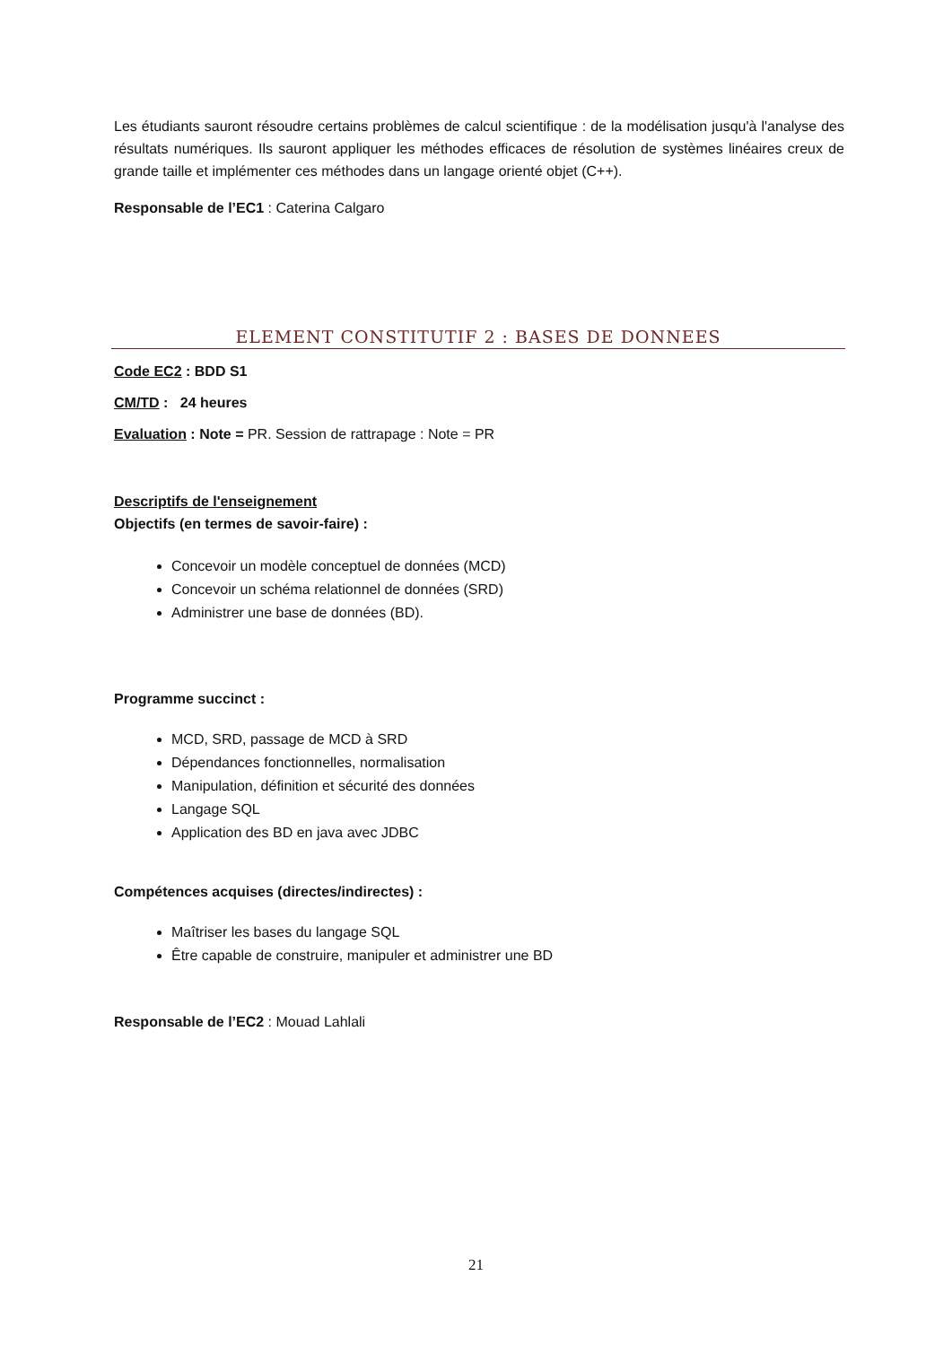Les étudiants sauront résoudre certains problèmes de calcul scientifique : de la modélisation jusqu'à l'analyse des résultats numériques. Ils sauront appliquer les méthodes efficaces de résolution de systèmes linéaires creux de grande taille et implémenter ces méthodes dans un langage orienté objet (C++).
Responsable de l’EC1 : Caterina Calgaro
ELEMENT CONSTITUTIF 2 : BASES DE DONNEES
Code EC2 : BDD S1
CM/TD : 24 heures
Evaluation : Note = PR. Session de rattrapage : Note = PR
Descriptifs de l'enseignement
Objectifs (en termes de savoir-faire) :
Concevoir un modèle conceptuel de données (MCD)
Concevoir un schéma relationnel de données (SRD)
Administrer une base de données (BD).
Programme succinct :
MCD, SRD, passage de MCD à SRD
Dépendances fonctionnelles, normalisation
Manipulation, définition et sécurité des données
Langage SQL
Application des BD en java avec JDBC
Compétences acquises (directes/indirectes) :
Maîtriser les bases du langage SQL
Être capable de construire, manipuler et administrer une BD
Responsable de l’EC2 : Mouad Lahlali
21